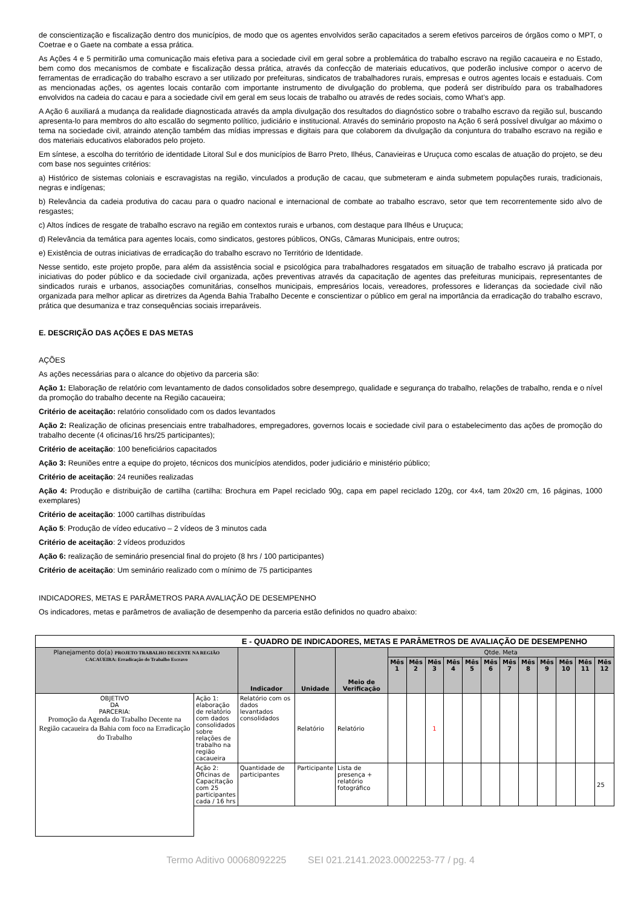de conscientização e fiscalização dentro dos municípios, de modo que os agentes envolvidos serão capacitados a serem efetivos parceiros de órgãos como o MPT, o Coetrae e o Gaete na combate a essa prática.
As Ações 4 e 5 permitirão uma comunicação mais efetiva para a sociedade civil em geral sobre a problemática do trabalho escravo na região cacaueira e no Estado, bem como dos mecanismos de combate e fiscalização dessa prática, através da confecção de materiais educativos, que poderão inclusive compor o acervo de ferramentas de erradicação do trabalho escravo a ser utilizado por prefeituras, sindicatos de trabalhadores rurais, empresas e outros agentes locais e estaduais. Com as mencionadas ações, os agentes locais contarão com importante instrumento de divulgação do problema, que poderá ser distribuído para os trabalhadores envolvidos na cadeia do cacau e para a sociedade civil em geral em seus locais de trabalho ou através de redes sociais, como What’s app.
A Ação 6 auxiliará a mudança da realidade diagnosticada através da ampla divulgação dos resultados do diagnóstico sobre o trabalho escravo da região sul, buscando apresenta-lo para membros do alto escalão do segmento político, judiciário e institucional. Através do seminário proposto na Ação 6 será possível divulgar ao máximo o tema na sociedade civil, atraindo atenção também das mídias impressas e digitais para que colaborem da divulgação da conjuntura do trabalho escravo na região e dos materiais educativos elaborados pelo projeto.
Em síntese, a escolha do território de identidade Litoral Sul e dos municípios de Barro Preto, Ilhéus, Canavieiras e Uruçuca como escalas de atuação do projeto, se deu com base nos seguintes critérios:
a) Histórico de sistemas coloniais e escravagistas na região, vinculados a produção de cacau, que submeteram e ainda submetem populações rurais, tradicionais, negras e indígenas;
b) Relevância da cadeia produtiva do cacau para o quadro nacional e internacional de combate ao trabalho escravo, setor que tem recorrentemente sido alvo de resgastes;
c) Altos índices de resgate de trabalho escravo na região em contextos rurais e urbanos, com destaque para Ilhéus e Uruçuca;
d) Relevância da temática para agentes locais, como sindicatos, gestores públicos, ONGs, Câmaras Municipais, entre outros;
e) Existência de outras iniciativas de erradicação do trabalho escravo no Território de Identidade.
Nesse sentido, este projeto propõe, para além da assistência social e psicológica para trabalhadores resgatados em situação de trabalho escravo já praticada por iniciativas do poder público e da sociedade civil organizada, ações preventivas através da capacitação de agentes das prefeituras municipais, representantes de sindicados rurais e urbanos, associações comunitárias, conselhos municipais, empresários locais, vereadores, professores e lideranças da sociedade civil não organizada para melhor aplicar as diretrizes da Agenda Bahia Trabalho Decente e conscientizar o público em geral na importância da erradicação do trabalho escravo, prática que desumaniza e traz consequências sociais irreparáveis.
E. DESCRIÇÃO DAS AÇÕES E DAS METAS
AÇÕES
As ações necessárias para o alcance do objetivo da parceria são:
Ação 1: Elaboração de relatório com levantamento de dados consolidados sobre desemprego, qualidade e segurança do trabalho, relações de trabalho, renda e o nível da promoção do trabalho decente na Região cacaueira;
Critério de aceitação: relatório consolidado com os dados levantados
Ação 2: Realização de oficinas presenciais entre trabalhadores, empregadores, governos locais e sociedade civil para o estabelecimento das ações de promoção do trabalho decente (4 oficinas/16 hrs/25 participantes);
Critério de aceitação: 100 beneficiários capacitados
Ação 3: Reuniões entre a equipe do projeto, técnicos dos municípios atendidos, poder judiciário e ministério público;
Critério de aceitação: 24 reuniões realizadas
Ação 4: Produção e distribuição de cartilha (cartilha: Brochura em Papel reciclado 90g, capa em papel reciclado 120g, cor 4x4, tam 20x20 cm, 16 páginas, 1000 exemplares)
Critério de aceitação: 1000 cartilhas distribuídas
Ação 5: Produção de vídeo educativo – 2 vídeos de 3 minutos cada
Critério de aceitação: 2 vídeos produzidos
Ação 6: realização de seminário presencial final do projeto (8 hrs / 100 participantes)
Critério de aceitação: Um seminário realizado com o mínimo de 75 participantes
INDICADORES, METAS E PARÂMETROS PARA AVALIAÇÃO DE DESEMPENHO
Os indicadores, metas e parâmetros de avaliação de desempenho da parceria estão definidos no quadro abaixo:
| E - QUADRO DE INDICADORES, METAS E PARÂMETROS DE AVALIAÇÃO DE DESEMPENHO | | | | | | | | | | | | | | | | |
| Planejamento do(a) PROJETO TRABALHO DECENTE NA REGIÃO CACAUEIRA: Erradicação do Trabalho Escravo | | Indicador | Unidade | Meio de Verificação | Qtde. Meta | | | | | | | | | | | |
| | | | | | Mês 1 | Mês 2 | Mês 3 | Mês 4 | Mês 5 | Mês 6 | Mês 7 | Mês 8 | Mês 9 | Mês 10 | Mês 11 | Mês 12 |
| OBJETIVO DA PARCERIA: Promoção da Agenda do Trabalho Decente na Região cacaueira da Bahia com foco na Erradicação do Trabalho | Ação 1: elaboração de relatório com dados consolidados sobre relações de trabalho na região cacaueira | Relatório com os dados levantados consolidados | Relatório | Relatório | | | 1 | | | | | | | | | |
| | Ação 2: Oficinas de Capacitação com 25 participantes cada / 16 hrs | Quantidade de participantes | Participante | Lista de presença + relatório fotográfico | | | | | | | | | | | | 25 |
Termo Aditivo 00068092225 SEI 021.2141.2023.0002253-77 / pg. 4